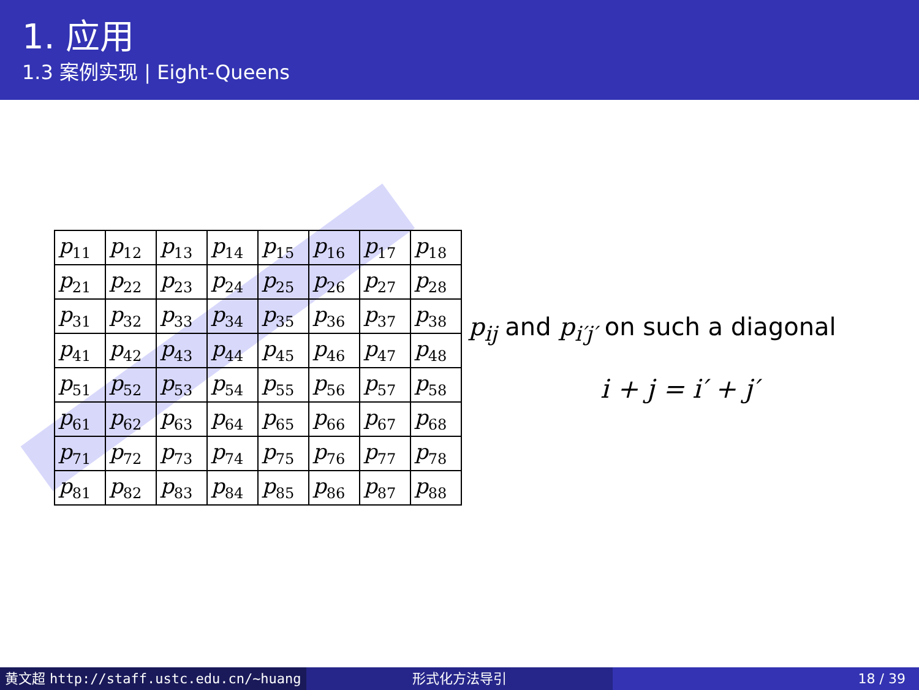1. 应用
1.3 案例实现 | Eight-Queens
| p<sub>11</sub> | p<sub>12</sub> | p<sub>13</sub> | p<sub>14</sub> | p<sub>15</sub> | p<sub>16</sub> | p<sub>17</sub> | p<sub>18</sub> |
| p<sub>21</sub> | p<sub>22</sub> | p<sub>23</sub> | p<sub>24</sub> | p<sub>25</sub> | p<sub>26</sub> | p<sub>27</sub> | p<sub>28</sub> |
| p<sub>31</sub> | p<sub>32</sub> | p<sub>33</sub> | p<sub>34</sub> | p<sub>35</sub> | p<sub>36</sub> | p<sub>37</sub> | p<sub>38</sub> |
| p<sub>41</sub> | p<sub>42</sub> | p<sub>43</sub> | p<sub>44</sub> | p<sub>45</sub> | p<sub>46</sub> | p<sub>47</sub> | p<sub>48</sub> |
| p<sub>51</sub> | p<sub>52</sub> | p<sub>53</sub> | p<sub>54</sub> | p<sub>55</sub> | p<sub>56</sub> | p<sub>57</sub> | p<sub>58</sub> |
| p<sub>61</sub> | p<sub>62</sub> | p<sub>63</sub> | p<sub>64</sub> | p<sub>65</sub> | p<sub>66</sub> | p<sub>67</sub> | p<sub>68</sub> |
| p<sub>71</sub> | p<sub>72</sub> | p<sub>73</sub> | p<sub>74</sub> | p<sub>75</sub> | p<sub>76</sub> | p<sub>77</sub> | p<sub>78</sub> |
| p<sub>81</sub> | p<sub>82</sub> | p<sub>83</sub> | p<sub>84</sub> | p<sub>85</sub> | p<sub>86</sub> | p<sub>87</sub> | p<sub>88</sub> |
p<sub>ij</sub> and p<sub>i′j′</sub> on such a diagonal
i + j = i′ + j′
黄文超 http://staff.ustc.edu.cn/~huang 形式化方法导引 18 / 39